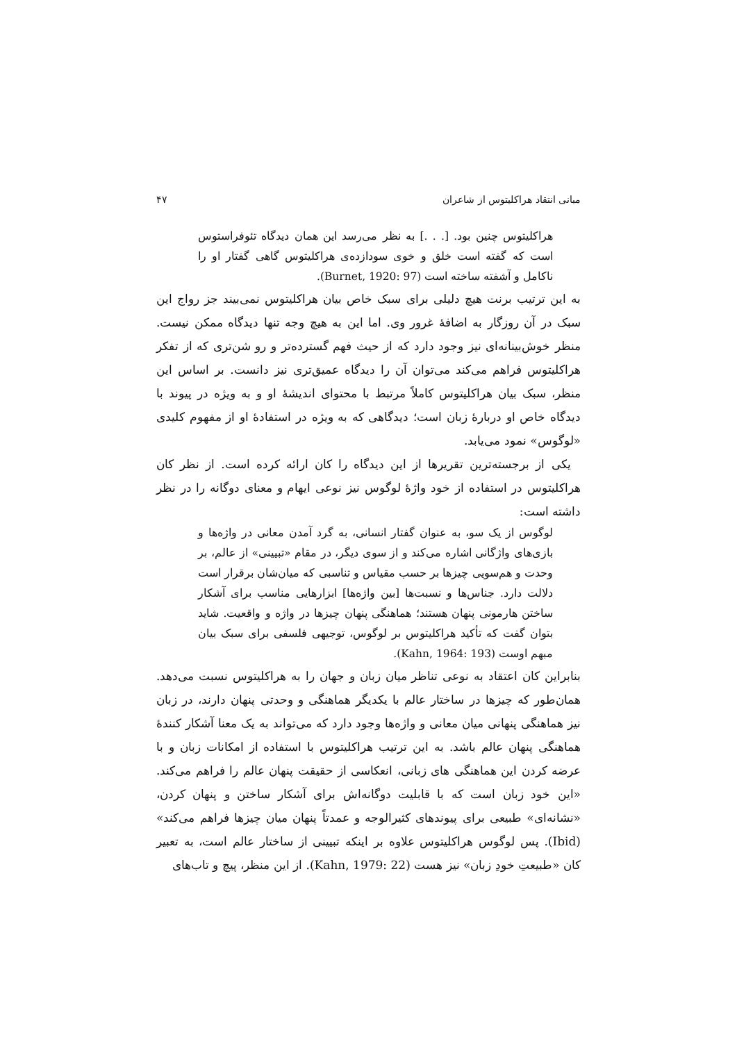مبانی انتقاد هراکلیتوس از شاعران ۴۷
هراکلیتوس چنین بود. [. . .] به نظر می‌رسد این همان دیدگاه تئوفراستوس است که گفته است خلق و خوی سودازده‌ی هراکلیتوس گاهی گفتار او را ناکامل و آشفته ساخته است (Burnet, 1920: 97).
به این ترتیب برنت هیچ دلیلی برای سبک خاص بیان هراکلیتوس نمی‌بیند جز رواج این سبک در آن روزگار به اضافهٔ غرور وی. اما این به هیچ وجه تنها دیدگاه ممکن نیست. منظر خوش‌بینانه‌ای نیز وجود دارد که از حیث فهم گسترده‌تر و رو شن‌تری که از تفکر هراکلیتوس فراهم می‌کند می‌توان آن را دیدگاه عمیق‌تری نیز دانست. بر اساس این منظر، سبک بیان هراکلیتوس کاملاً مرتبط با محتوای اندیشهٔ او و به ویژه در پیوند با دیدگاه خاص او دربارهٔ زبان است؛ دیدگاهی که به ویژه در استفادهٔ او از مفهوم کلیدی «لوگوس» نمود می‌یابد.
یکی از برجسته‌ترین تقریرها از این دیدگاه را کان ارائه کرده است. از نظر کان هراکلیتوس در استفاده از خود واژهٔ لوگوس نیز نوعی ایهام و معنای دوگانه را در نظر داشته است:
لوگوس از یک سو، به عنوان گفتار انسانی، به گرد آمدن معانی در واژه‌ها و بازی‌های واژگانی اشاره می‌کند و از سوی دیگر، در مقام «تبیینی» از عالم، بر وحدت و هم‌سویی چیزها بر حسب مقیاس و تناسبی که میان‌شان برقرار است دلالت دارد. جناس‌ها و نسبت‌ها [بین واژه‌ها] ابزارهایی مناسب برای آشکار ساختن هارمونی پنهان هستند؛ هماهنگی پنهان چیزها در واژه و واقعیت. شاید بتوان گفت که تأکید هراکلیتوس بر لوگوس، توجیهی فلسفی برای سبک بیان مبهم اوست (Kahn, 1964: 193).
بنابراین کان اعتقاد به نوعی تناظر میان زبان و جهان را به هراکلیتوس نسبت می‌دهد. همان‌طور که چیزها در ساختار عالم با یکدیگر هماهنگی و وحدتی پنهان دارند، در زبان نیز هماهنگی پنهانی میان معانی و واژه‌ها وجود دارد که می‌تواند به یک معنا آشکار کنندهٔ هماهنگی پنهان عالم باشد. به این ترتیب هراکلیتوس با استفاده از امکانات زبان و با عرضه کردن این هماهنگی های زبانی، انعکاسی از حقیقت پنهان عالم را فراهم می‌کند. «این خود زبان است که با قابلیت دوگانه‌اش برای آشکار ساختن و پنهان کردن، «نشانه‌ای» طبیعی برای پیوندهای کثیرالوجه و عمدتاً پنهان میان چیزها فراهم می‌کند» (Ibid). پس لوگوس هراکلیتوس علاوه بر اینکه تبیینی از ساختار عالم است، به تعبیر کان «طبیعتِ خودِ زبان» نیز هست (Kahn, 1979: 22). از این منظر، پیچ و تاب‌های